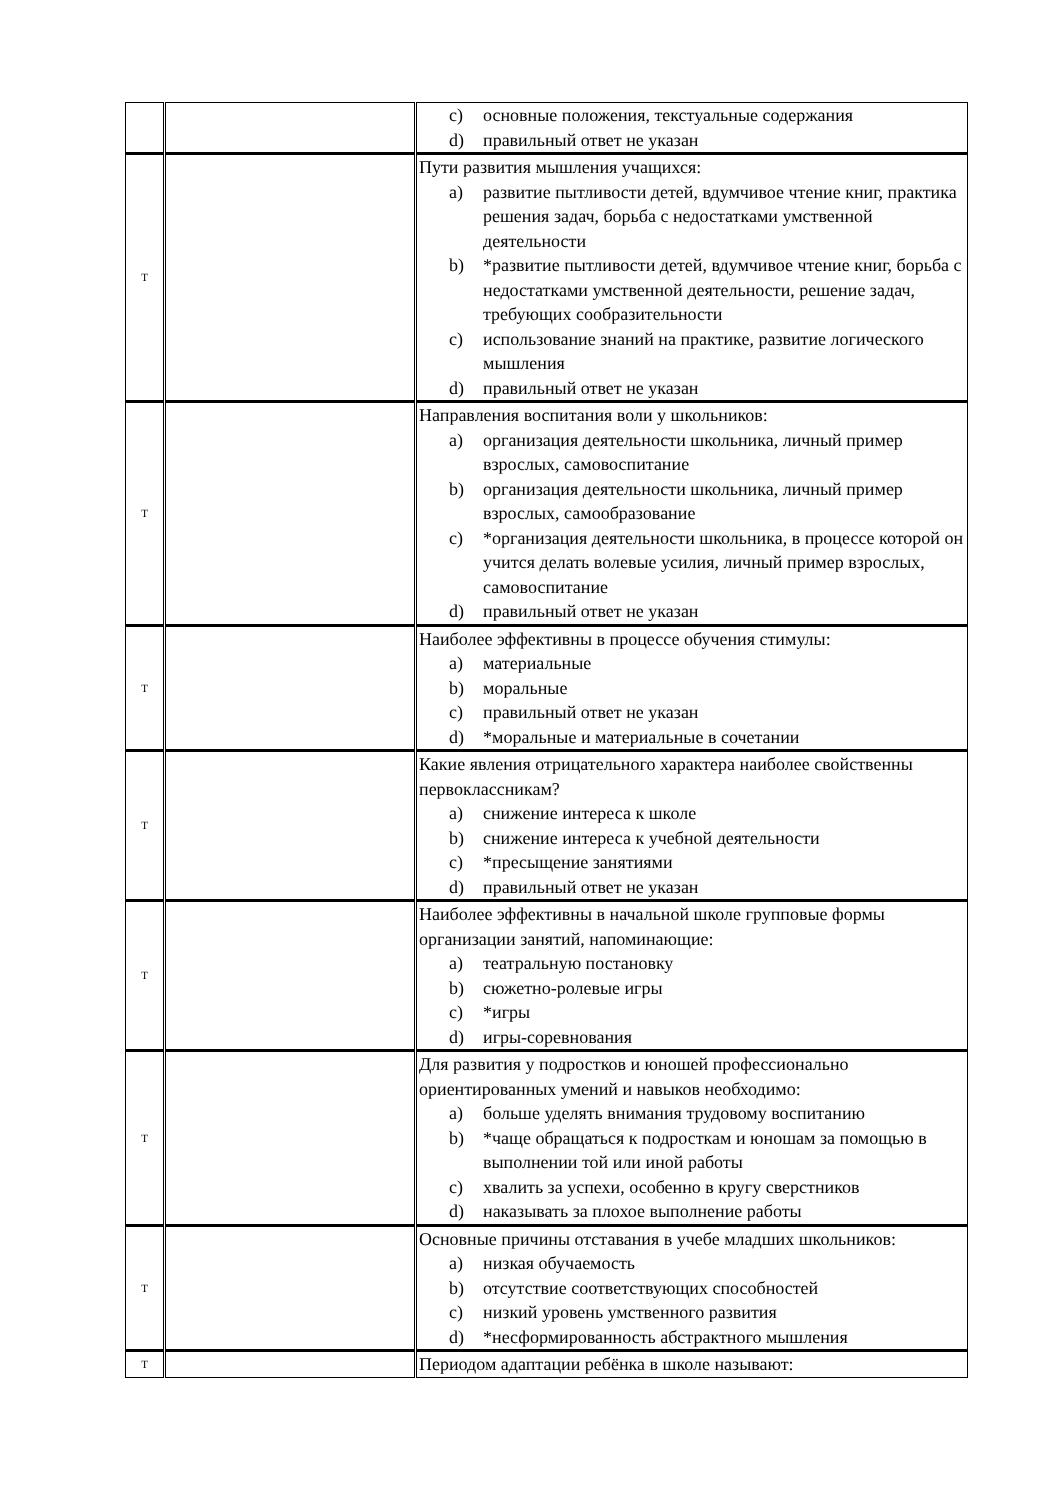| | | c) основные положения, текстуальные содержания d) правильный ответ не указан |
| Т | | Пути развития мышления учащихся: a) развитие пытливости детей, вдумчивое чтение книг, практика решения задач, борьба с недостатками умственной деятельности b) *развитие пытливости детей, вдумчивое чтение книг, борьба с недостатками умственной деятельности, решение задач, требующих сообразительности c) использование знаний на практике, развитие логического мышления d) правильный ответ не указан |
| Т | | Направления воспитания воли у школьников: a) организация деятельности школьника, личный пример взрослых, самовоспитание b) организация деятельности школьника, личный пример взрослых, самообразование c) *организация деятельности школьника, в процессе которой он учится делать волевые усилия, личный пример взрослых, самовоспитание d) правильный ответ не указан |
| Т | | Наиболее эффективны в процессе обучения стимулы: a) материальные b) моральные c) правильный ответ не указан d) *моральные и материальные в сочетании |
| Т | | Какие явления отрицательного характера наиболее свойственны первоклассникам? a) снижение интереса к школе b) снижение интереса к учебной деятельности c) *пресыщение занятиями d) правильный ответ не указан |
| Т | | Наиболее эффективны в начальной школе групповые формы организации занятий, напоминающие: a) театральную постановку b) сюжетно-ролевые игры c) *игры d) игры-соревнования |
| Т | | Для развития у подростков и юношей профессионально ориентированных умений и навыков необходимо: a) больше уделять внимания трудовому воспитанию b) *чаще обращаться к подросткам и юношам за помощью в выполнении той или иной работы c) хвалить за успехи, особенно в кругу сверстников d) наказывать за плохое выполнение работы |
| Т | | Основные причины отставания в учебе младших школьников: a) низкая обучаемость b) отсутствие соответствующих способностей c) низкий уровень умственного развития d) *несформированность абстрактного мышления |
| Т | | Периодом адаптации ребёнка в школе называют: |